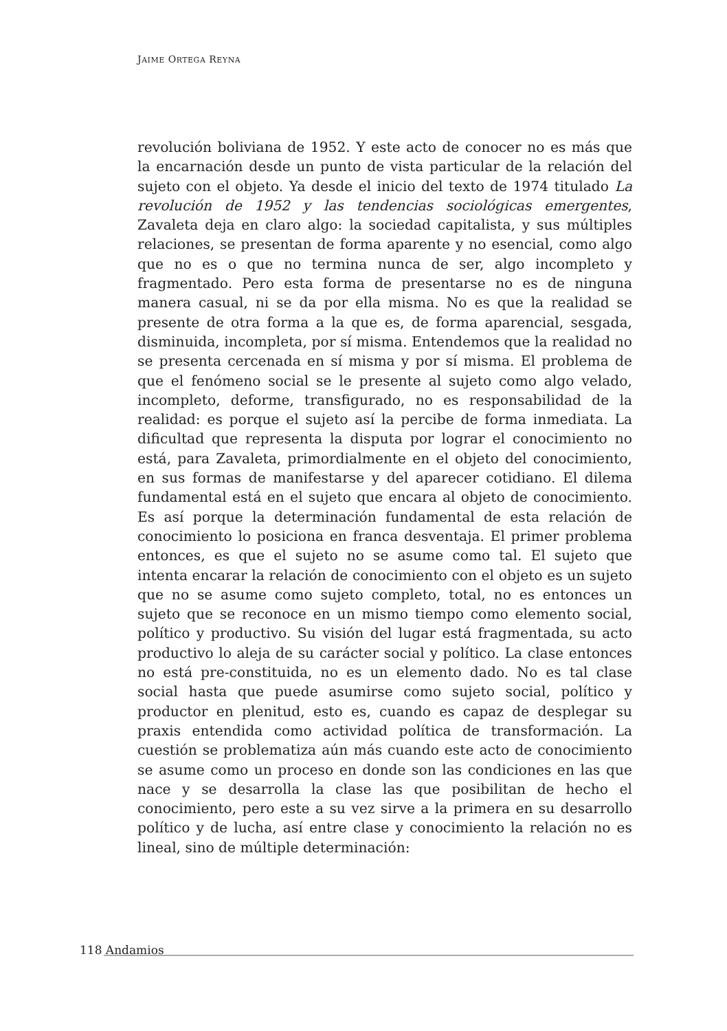JAIME ORTEGA REYNA
revolución boliviana de 1952. Y este acto de conocer no es más que la encarnación desde un punto de vista particular de la relación del sujeto con el objeto. Ya desde el inicio del texto de 1974 titulado La revolución de 1952 y las tendencias sociológicas emergentes, Zavaleta deja en claro algo: la sociedad capitalista, y sus múltiples relaciones, se presentan de forma aparente y no esencial, como algo que no es o que no termina nunca de ser, algo incompleto y fragmentado. Pero esta forma de presentarse no es de ninguna manera casual, ni se da por ella misma. No es que la realidad se presente de otra forma a la que es, de forma aparencial, sesgada, disminuida, incompleta, por sí misma. Entendemos que la realidad no se presenta cercenada en sí misma y por sí misma. El problema de que el fenómeno social se le presente al sujeto como algo velado, incompleto, deforme, transfigurado, no es responsabilidad de la realidad: es porque el sujeto así la percibe de forma inmediata. La dificultad que representa la disputa por lograr el conocimiento no está, para Zavaleta, primordialmente en el objeto del conocimiento, en sus formas de manifestarse y del aparecer cotidiano. El dilema fundamental está en el sujeto que encara al objeto de conocimiento. Es así porque la determinación fundamental de esta relación de conocimiento lo posiciona en franca desventaja. El primer problema entonces, es que el sujeto no se asume como tal. El sujeto que intenta encarar la relación de conocimiento con el objeto es un sujeto que no se asume como sujeto completo, total, no es entonces un sujeto que se reconoce en un mismo tiempo como elemento social, político y productivo. Su visión del lugar está fragmentada, su acto productivo lo aleja de su carácter social y político. La clase entonces no está pre-constituida, no es un elemento dado. No es tal clase social hasta que puede asumirse como sujeto social, político y productor en plenitud, esto es, cuando es capaz de desplegar su praxis entendida como actividad política de transformación. La cuestión se problematiza aún más cuando este acto de conocimiento se asume como un proceso en donde son las condiciones en las que nace y se desarrolla la clase las que posibilitan de hecho el conocimiento, pero este a su vez sirve a la primera en su desarrollo político y de lucha, así entre clase y conocimiento la relación no es lineal, sino de múltiple determinación:
118 Andamios